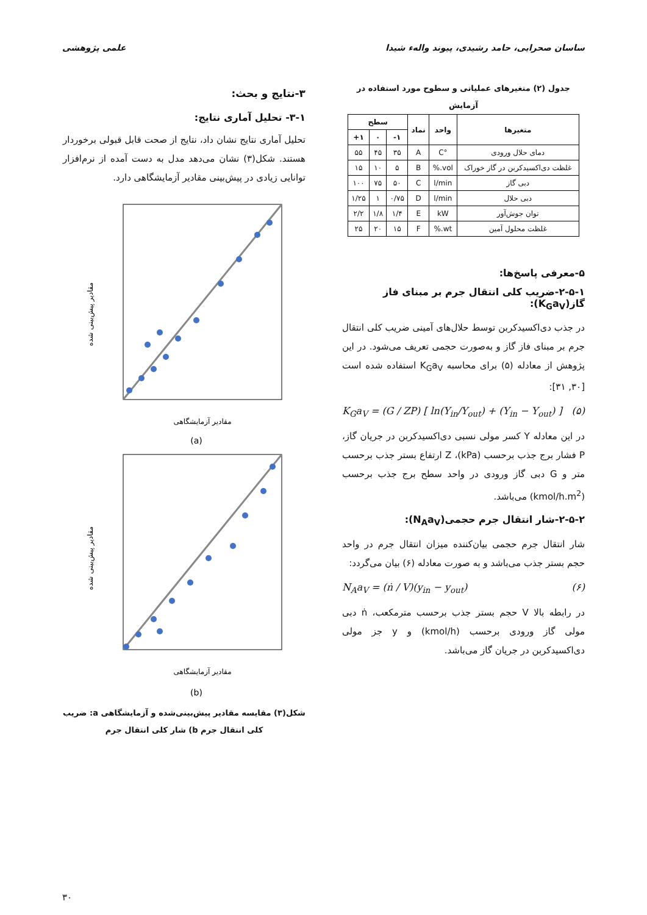ساسان صحرایی، حامد رشیدی، پیوند واله‌ء شیدا علمی پژوهشی
جدول (۲) متغیرهای عملیاتی و سطوح مورد استفاده در آزمایش
| متغیرها | واحد | نماد | سطح | | |
| --- | --- | --- | --- | --- | --- |
| | | | ۱- | ۰ | ۱+ |
| دمای حلال ورودی | °C | A | ۳۵ | ۴۵ | ۵۵ |
| غلظت دی‌اکسیدکربن در گاز خوراک | vol.% | B | ۵ | ۱۰ | ۱۵ |
| دبی گاز | l/min | C | ۵۰ | ۷۵ | ۱۰۰ |
| دبی حلال | l/min | D | ۰/۷۵ | ۱ | ۱/۲۵ |
| توان جوش‌آور | kW | E | ۱/۴ | ۱/۸ | ۲/۲ |
| غلظت محلول آمین | wt.% | F | ۱۵ | ۲۰ | ۲۵ |
۵-معرفی پاسخ‌ها:
۲-۵-۱-ضریب کلی انتقال جرم بر مبنای فاز گاز(K<sub>G</sub>a<sub>V</sub>):
در جذب دی‌اکسیدکربن توسط حلال‌های آمینی ضریب کلی انتقال جرم بر مبنای فاز گاز و به‌صورت حجمی تعریف می‌شود. در این پژوهش از معادله (۵) برای محاسبه K<sub>G</sub>a<sub>V</sub> استفاده شده است [۳۰, ۳۱]:
K<sub>G</sub>a<sub>V</sub> = (G / ZP) [ ln(Y<sub>in</sub>/Y<sub>out</sub>) + (Y<sub>in</sub> − Y<sub>out</sub>) ] (۵)
در این معادله Y کسر مولی نسبی دی‌اکسیدکربن در جریان گاز، P فشار برج جذب برحسب (kPa)، Z ارتفاع بستر جذب برحسب متر و G دبی گاز ورودی در واحد سطح برج جذب برحسب (kmol/h.m<sup>2</sup>) می‌باشد.
۲-۵-۲-شار انتقال جرم حجمی(N<sub>A</sub>a<sub>V</sub>):
شار انتقال جرم حجمی بیان‌کننده میزان انتقال جرم در واحد حجم بستر جذب می‌باشد و به صورت معادله (۶) بیان می‌گردد:
N<sub>A</sub>a<sub>V</sub> = (ṅ / V)(y<sub>in</sub> − y<sub>out</sub>) (۶)
در رابطه بالا V حجم بستر جذب برحسب مترمکعب، ṅ دبی مولی گاز ورودی برحسب (kmol/h) و y جز مولی دی‌اکسیدکربن در جریان گاز می‌باشد.
۳-نتایج و بحث:
۳-۱- تحلیل آماری نتایج:
تحلیل آماری نتایج نشان داد، نتایج از صحت قابل قبولی برخوردار هستند. شکل(۳) نشان می‌دهد مدل به دست آمده از نرم‌افزار توانایی زیادی در پیش‌بینی مقادیر آزمایشگاهی دارد.
مقادیر پیش‌بینی شده
مقادیر آزمایشگاهی
(a)
مقادیر پیش‌بینی شده
مقادیر آزمایشگاهی
(b)
شکل(۳) مقایسه مقادیر پیش‌بینی‌شده و آزمایشگاهی a: ضریب کلی انتقال جرم b) شار کلی انتقال جرم
۳۰